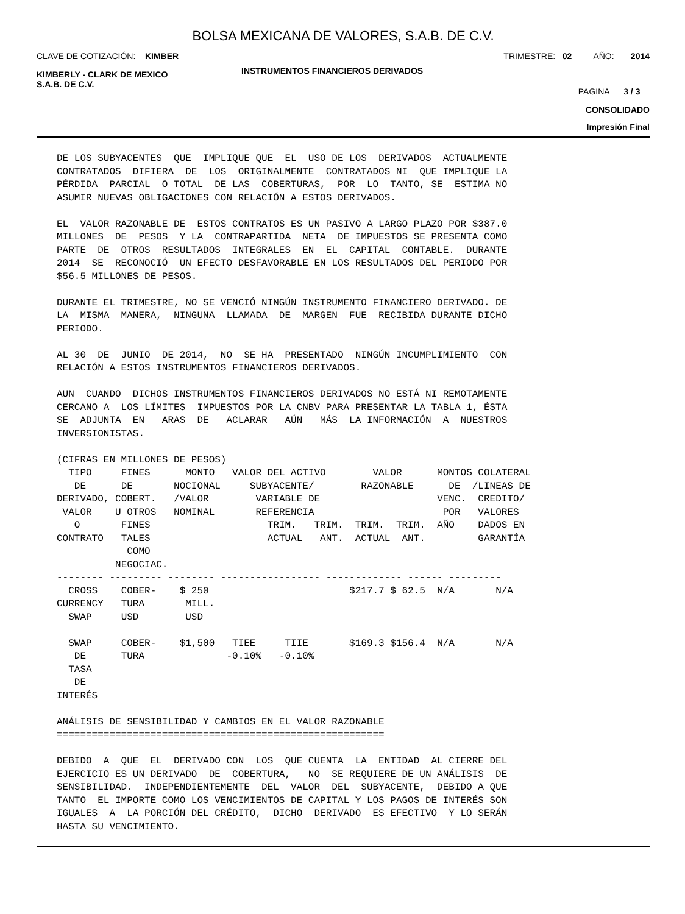BOLSA MEXICANA DE VALORES, S.A.B. DE C.V.
CLAVE DE COTIZACIÓN: KIMBER TRIMESTRE: 02 AÑO: 2014
KIMBERLY - CLARK DE MEXICO
S.A.B. DE C.V. INSTRUMENTOS FINANCIEROS DERIVADOS
PAGINA 3 / 3
CONSOLIDADO
Impresión Final
DE LOS SUBYACENTES  QUE  IMPLIQUE QUE  EL  USO DE LOS  DERIVADOS  ACTUALMENTE
CONTRATADOS  DIFIERA  DE  LOS  ORIGINALMENTE  CONTRATADOS NI  QUE IMPLIQUE LA
PÉRDIDA  PARCIAL  O TOTAL  DE LAS  COBERTURAS,  POR  LO  TANTO, SE  ESTIMA NO
ASUMIR NUEVAS OBLIGACIONES CON RELACIÓN A ESTOS DERIVADOS.

EL  VALOR RAZONABLE DE  ESTOS CONTRATOS ES UN PASIVO A LARGO PLAZO POR $387.0
MILLONES  DE  PESOS  Y LA  CONTRAPARTIDA  NETA  DE IMPUESTOS SE PRESENTA COMO
PARTE  DE  OTROS  RESULTADOS  INTEGRALES  EN  EL  CAPITAL  CONTABLE.  DURANTE
2014  SE  RECONOCIÓ  UN EFECTO DESFAVORABLE EN LOS RESULTADOS DEL PERIODO POR
$56.5 MILLONES DE PESOS.

DURANTE EL TRIMESTRE, NO SE VENCIÓ NINGÚN INSTRUMENTO FINANCIERO DERIVADO. DE
LA  MISMA  MANERA,  NINGUNA  LLAMADA  DE  MARGEN  FUE  RECIBIDA DURANTE DICHO
PERIODO.

AL 30  DE  JUNIO  DE 2014,  NO  SE HA  PRESENTADO  NINGÚN INCUMPLIMIENTO  CON
RELACIÓN A ESTOS INSTRUMENTOS FINANCIEROS DERIVADOS.

AUN  CUANDO  DICHOS INSTRUMENTOS FINANCIEROS DERIVADOS NO ESTÁ NI REMOTAMENTE
CERCANO A  LOS LÍMITES  IMPUESTOS POR LA CNBV PARA PRESENTAR LA TABLA 1, ÉSTA
SE  ADJUNTA  EN   ARAS  DE   ACLARAR   AÚN   MÁS  LA INFORMACIÓN  A  NUESTROS
INVERSIONISTAS.

(CIFRAS EN MILLONES DE PESOS)

| TIPO DE DERIVADO, VALOR O CONTRATO | FINES DE COBERT. U OTROS FINES TALES COMO NEGOCIAC. | MONTO NOCIONAL /VALOR NOMINAL | VALOR DEL ACTIVO SUBYACENTE/ VARIABLE DE REFERENCIA TRIM. TRIM. ACTUAL ANT. | VALOR RAZONABLE TRIM. TRIM. ACTUAL ANT. | MONTOS DE VENC. POR AÑO | COLATERAL /LINEAS DE CREDITO/ VALORES DADOS EN GARANTÍA |
| --- | --- | --- | --- | --- | --- | --- |
| -------- --------- -------- ----------------- ------------- ------ --------- | | | | | | |
| CROSS CURRENCY SWAP | COBER- TURA USD | $ 250 MILL. USD | | $217.7 $ 62.5 | N/A | N/A |
| SWAP DE TASA DE INTERÉS | COBER- TURA | $1,500 | TIEE TIIE -0.10% -0.10% | $169.3 $156.4 | N/A | N/A |
ANÁLISIS DE SENSIBILIDAD Y CAMBIOS EN EL VALOR RAZONABLE ======================================================== DEBIDO A QUE EL DERIVADO CON LOS QUE CUENTA LA ENTIDAD AL CIERRE DEL EJERCICIO ES UN DERIVADO DE COBERTURA, NO SE REQUIERE DE UN ANÁLISIS DE SENSIBILIDAD. INDEPENDIENTEMENTE DEL VALOR DEL SUBYACENTE, DEBIDO A QUE TANTO EL IMPORTE COMO LOS VENCIMIENTOS DE CAPITAL Y LOS PAGOS DE INTERÉS SON IGUALES A LA PORCIÓN DEL CRÉDITO, DICHO DERIVADO ES EFECTIVO Y LO SERÁN HASTA SU VENCIMIENTO.